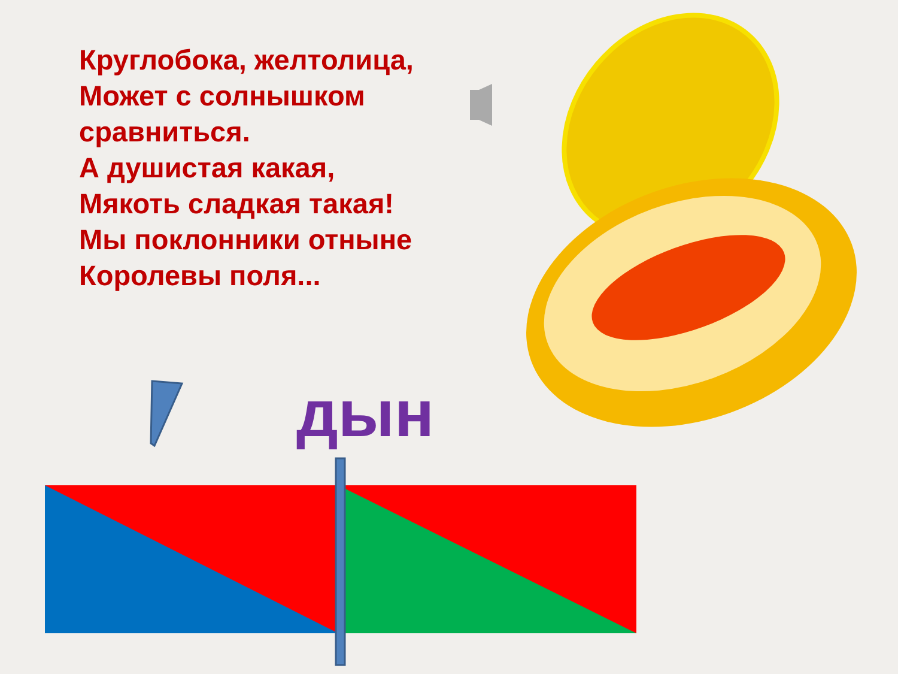Круглобока, желтолица,
Может с солнышком
сравниться.
А душистая какая,
Мякоть сладкая такая!
Мы поклонники отныне
Королевы поля...
дын